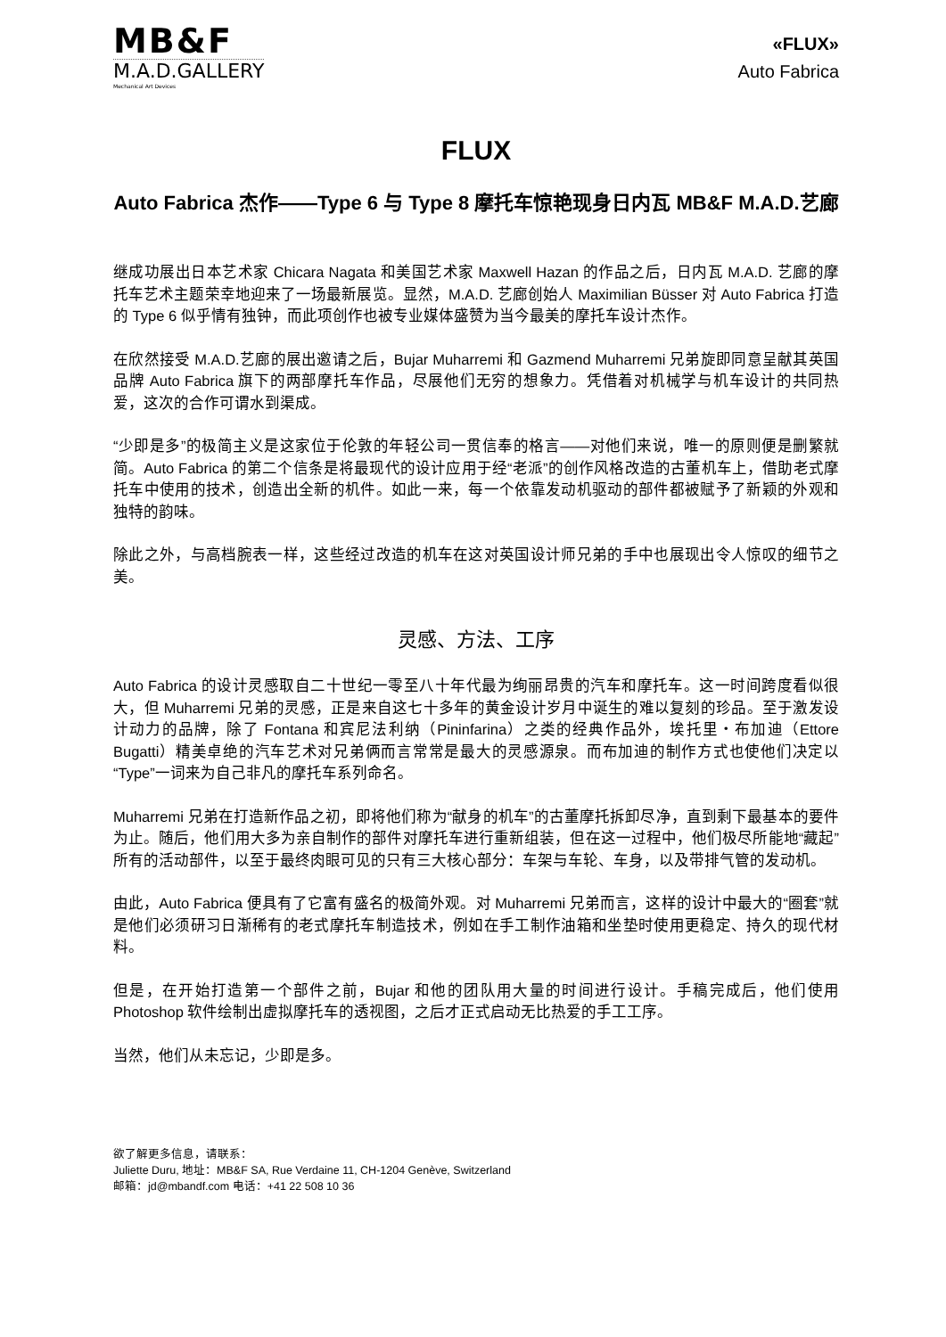MB&F
M.A.D.GALLERY
Mechanical Art Devices
«FLUX»
Auto Fabrica
FLUX
Auto Fabrica 杰作——Type 6 与 Type 8 摩托车惊艳现身日内瓦 MB&F M.A.D.艺廊
继成功展出日本艺术家 Chicara Nagata 和美国艺术家 Maxwell Hazan 的作品之后，日内瓦 M.A.D. 艺廊的摩托车艺术主题荣幸地迎来了一场最新展览。显然，M.A.D. 艺廊创始人 Maximilian Büsser 对 Auto Fabrica 打造的 Type 6 似乎情有独钟，而此项创作也被专业媒体盛赞为当今最美的摩托车设计杰作。
在欣然接受 M.A.D.艺廊的展出邀请之后，Bujar Muharremi 和 Gazmend Muharremi 兄弟旋即同意呈献其英国品牌 Auto Fabrica 旗下的两部摩托车作品，尽展他们无穷的想象力。凭借着对机械学与机车设计的共同热爱，这次的合作可谓水到渠成。
“少即是多”的极简主义是这家位于伦敦的年轻公司一贯信奉的格言——对他们来说，唯一的原则便是删繁就简。Auto Fabrica 的第二个信条是将最现代的设计应用于经“老派”的创作风格改造的古董机车上，借助老式摩托车中使用的技术，创造出全新的机件。如此一来，每一个依靠发动机驱动的部件都被赋予了新颖的外观和独特的韵味。
除此之外，与高档腕表一样，这些经过改造的机车在这对英国设计师兄弟的手中也展现出令人惊叹的细节之美。
灵感、方法、工序
Auto Fabrica 的设计灵感取自二十世纪一零至八十年代最为绚丽昂贵的汽车和摩托车。这一时间跨度看似很大，但 Muharremi 兄弟的灵感，正是来自这七十多年的黄金设计岁月中诞生的难以复刻的珍品。至于激发设计动力的品牌，除了 Fontana 和宾尼法利纳（Pininfarina）之类的经典作品外，埃托里・布加迪（Ettore Bugatti）精美卓绝的汽车艺术对兄弟俩而言常常是最大的灵感源泉。而布加迪的制作方式也使他们决定以“Type”一词来为自己非凡的摩托车系列命名。
Muharremi 兄弟在打造新作品之初，即将他们称为“献身的机车”的古董摩托拆卸尽净，直到剩下最基本的要件为止。随后，他们用大多为亲自制作的部件对摩托车进行重新组装，但在这一过程中，他们极尽所能地“藏起”所有的活动部件，以至于最终肉眼可见的只有三大核心部分：车架与车轮、车身，以及带排气管的发动机。
由此，Auto Fabrica 便具有了它富有盛名的极简外观。对 Muharremi 兄弟而言，这样的设计中最大的“圈套”就是他们必须研习日渐稀有的老式摩托车制造技术，例如在手工制作油箱和坐垫时使用更稳定、持久的现代材料。
但是，在开始打造第一个部件之前，Bujar 和他的团队用大量的时间进行设计。手稿完成后，他们使用 Photoshop 软件绘制出虚拟摩托车的透视图，之后才正式启动无比热爱的手工工序。
当然，他们从未忘记，少即是多。
欲了解更多信息，请联系：
Juliette Duru, 地址：MB&F SA, Rue Verdaine 11, CH-1204 Genève, Switzerland
邮箱：jd@mbandf.com 电话：+41 22 508 10 36